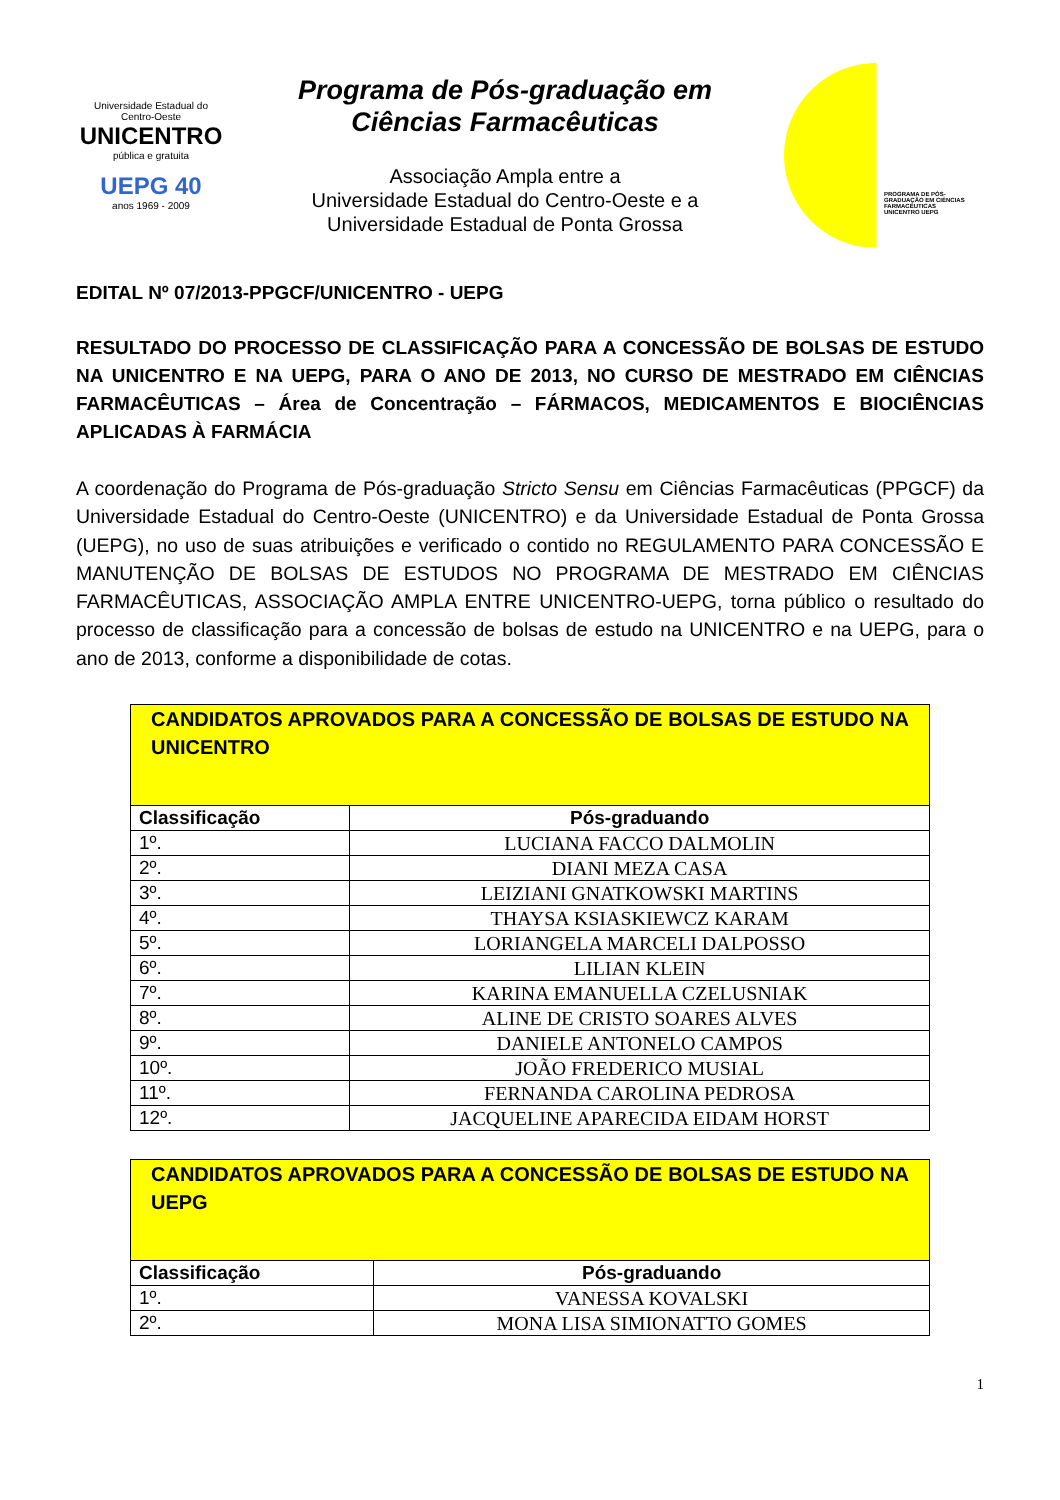Universidade Estadual do Centro-Oeste
UNICENTRO
pública e gratuita
UEPG 40
anos 1969 - 2009
Programa de Pós-graduação em Ciências Farmacêuticas
Associação Ampla entre a
Universidade Estadual do Centro-Oeste e a
Universidade Estadual de Ponta Grossa
PROGRAMA DE PÓS-GRADUAÇÃO EM CIÊNCIAS FARMACÊUTICAS
UNICENTRO UEPG
EDITAL Nº 07/2013-PPGCF/UNICENTRO - UEPG
RESULTADO DO PROCESSO DE CLASSIFICAÇÃO PARA A CONCESSÃO DE BOLSAS DE ESTUDO NA UNICENTRO E NA UEPG, PARA O ANO DE 2013, NO CURSO DE MESTRADO EM CIÊNCIAS FARMACÊUTICAS – Área de Concentração – FÁRMACOS, MEDICAMENTOS E BIOCIÊNCIAS APLICADAS À FARMÁCIA
A coordenação do Programa de Pós-graduação Stricto Sensu em Ciências Farmacêuticas (PPGCF) da Universidade Estadual do Centro-Oeste (UNICENTRO) e da Universidade Estadual de Ponta Grossa (UEPG), no uso de suas atribuições e verificado o contido no REGULAMENTO PARA CONCESSÃO E MANUTENÇÃO DE BOLSAS DE ESTUDOS NO PROGRAMA DE MESTRADO EM CIÊNCIAS FARMACÊUTICAS, ASSOCIAÇÃO AMPLA ENTRE UNICENTRO-UEPG, torna público o resultado do processo de classificação para a concessão de bolsas de estudo na UNICENTRO e na UEPG, para o ano de 2013, conforme a disponibilidade de cotas.
| CANDIDATOS APROVADOS PARA A CONCESSÃO DE BOLSAS DE ESTUDO NA UNICENTRO | |
| Classificação | Pós-graduando |
| 1º. | LUCIANA FACCO DALMOLIN |
| 2º. | DIANI MEZA CASA |
| 3º. | LEIZIANI GNATKOWSKI MARTINS |
| 4º. | THAYSA KSIASKIEWCZ KARAM |
| 5º. | LORIANGELA MARCELI DALPOSSO |
| 6º. | LILIAN KLEIN |
| 7º. | KARINA EMANUELLA CZELUSNIAK |
| 8º. | ALINE DE CRISTO SOARES ALVES |
| 9º. | DANIELE ANTONELO CAMPOS |
| 10º. | JOÃO FREDERICO MUSIAL |
| 11º. | FERNANDA CAROLINA PEDROSA |
| 12º. | JACQUELINE APARECIDA EIDAM HORST |
| CANDIDATOS APROVADOS PARA A CONCESSÃO DE BOLSAS DE ESTUDO NA UEPG | |
| Classificação | Pós-graduando |
| 1º. | VANESSA KOVALSKI |
| 2º. | MONA LISA SIMIONATTO GOMES |
1